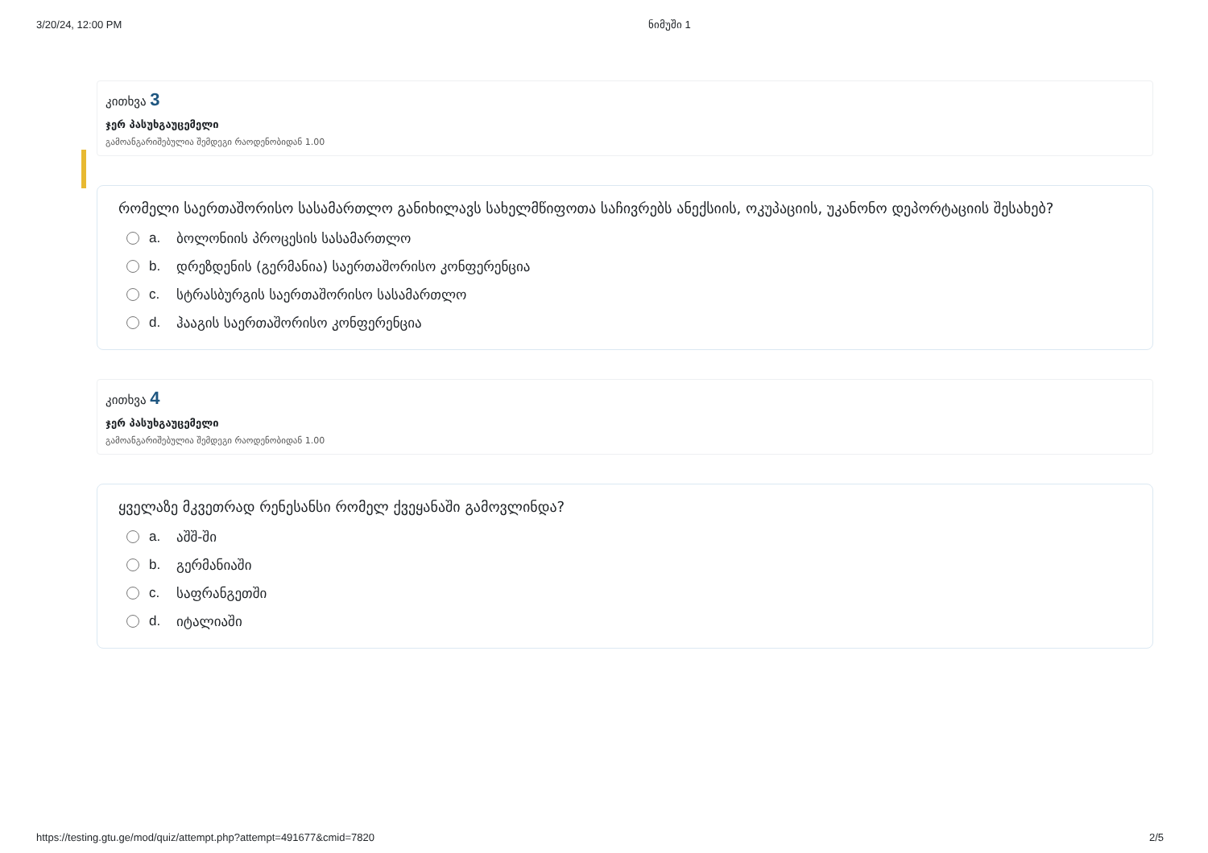3/20/24, 12:00 PM ნიმუში 1
კითხვა 3
ჯერ პასუხგაუცემელი
გამოანგარიშებულია შემდეგი რაოდენობიდან 1.00
რომელი საერთაშორისო სასამართლო განიხილავს სახელმწიფოთა საჩივრებს ანექსიის, ოკუპაციის, უკანონო დეპორტაციის შესახებ?
a. ბოლონიის პროცესის სასამართლო
b. დრეზდენის (გერმანია) საერთაშორისო კონფერენცია
c. სტრასბურგის საერთაშორისო სასამართლო
d. ჰააგის საერთაშორისო კონფერენცია
კითხვა 4
ჯერ პასუხგაუცემელი
გამოანგარიშებულია შემდეგი რაოდენობიდან 1.00
ყველაზე მკვეთრად რენესანსი რომელ ქვეყანაში გამოვლინდა?
a. აშშ-ში
b. გერმანიაში
c. საფრანგეთში
d. იტალიაში
https://testing.gtu.ge/mod/quiz/attempt.php?attempt=491677&cmid=7820 2/5